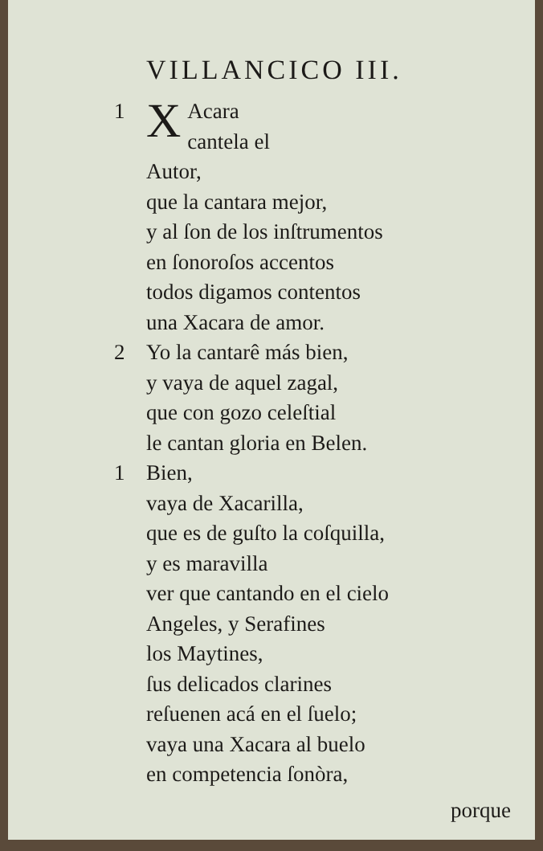VILLANCICO III.
1
XAcara
cantela el Autor,
que la cantara mejor,
y al ſon de los inſtrumentos
en ſonoroſos accentos
todos digamos contentos
una Xacara de amor.
2 Yo la cantarê más bien,
y vaya de aquel zagal,
que con gozo celeſtial
le cantan gloria en Belen.
1 Bien,
vaya de Xacarilla,
que es de guſto la coſquilla,
y es maravilla
ver que cantando en el cielo
Angeles, y Serafines
los Maytines,
ſus delicados clarines
reſuenen acá en el ſuelo;
vaya una Xacara al buelo
en competencia ſonòra,
porque